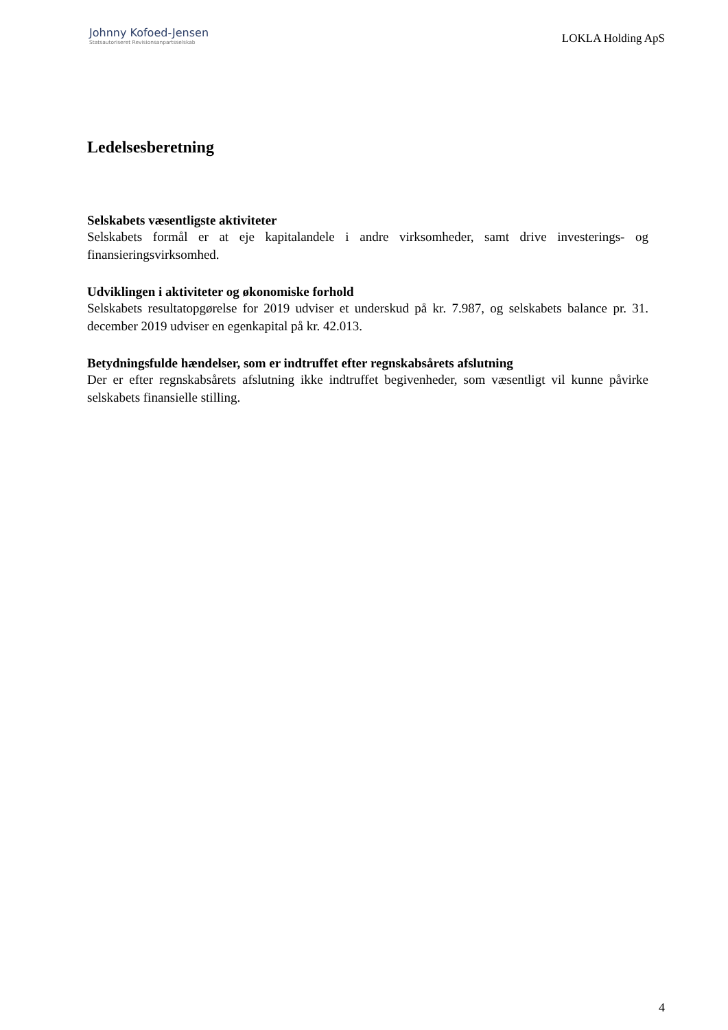Johnny Kofoed-Jensen
Statsautoriseret Revisionsanpartsselskab
LOKLA Holding ApS
Ledelsesberetning
Selskabets væsentligste aktiviteter
Selskabets formål er at eje kapitalandele i andre virksomheder, samt drive investerings- og finansieringsvirksomhed.
Udviklingen i aktiviteter og økonomiske forhold
Selskabets resultatopgørelse for 2019 udviser et underskud på kr. 7.987, og selskabets balance pr. 31. december 2019 udviser en egenkapital på kr. 42.013.
Betydningsfulde hændelser, som er indtruffet efter regnskabsårets afslutning
Der er efter regnskabsårets afslutning ikke indtruffet begivenheder, som væsentligt vil kunne påvirke selskabets finansielle stilling.
4